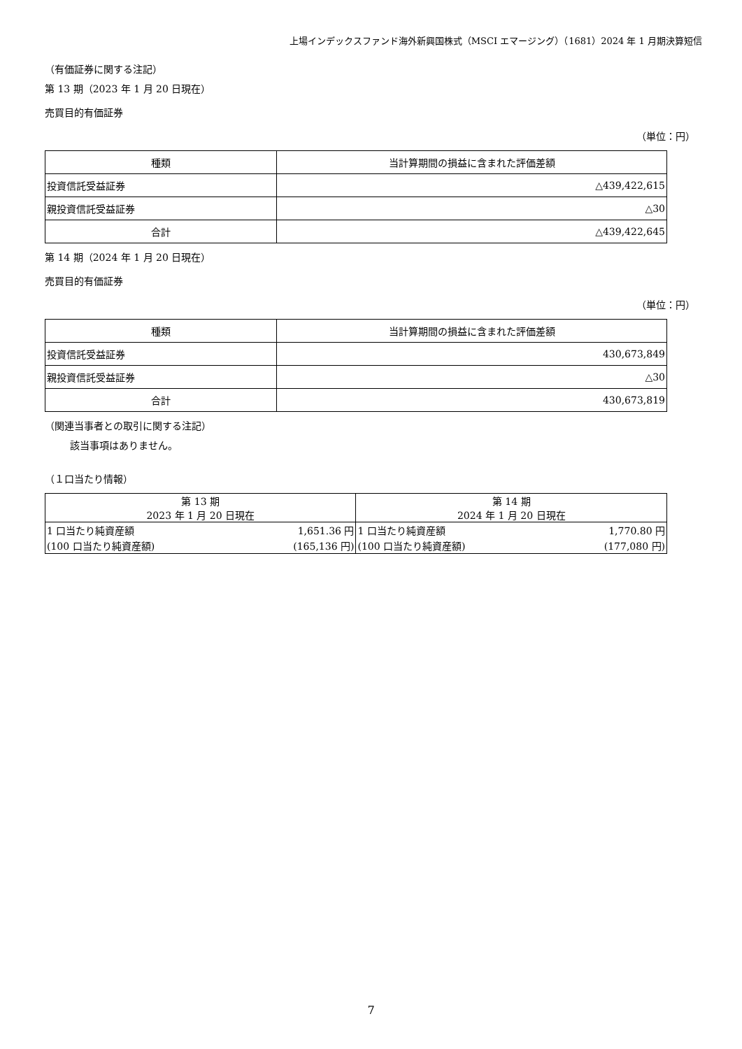上場インデックスファンド海外新興国株式（MSCI エマージング）（1681）2024 年 1 月期決算短信
（有価証券に関する注記）
第 13 期（2023 年 1 月 20 日現在）
売買目的有価証券
（単位：円）
| 種類 | 当計算期間の損益に含まれた評価差額 |
| --- | --- |
| 投資信託受益証券 | △439,422,615 |
| 親投資信託受益証券 | △30 |
| 合計 | △439,422,645 |
第 14 期（2024 年 1 月 20 日現在）
売買目的有価証券
（単位：円）
| 種類 | 当計算期間の損益に含まれた評価差額 |
| --- | --- |
| 投資信託受益証券 | 430,673,849 |
| 親投資信託受益証券 | △30 |
| 合計 | 430,673,819 |
（関連当事者との取引に関する注記）
該当事項はありません。
（１口当たり情報）
| 第 13 期 2023 年 1 月 20 日現在 | | 第 14 期 2024 年 1 月 20 日現在 | |
| --- | --- | --- | --- |
| 1 口当たり純資産額 | 1,651.36 円 | 1 口当たり純資産額 | 1,770.80 円 |
| (100 口当たり純資産額) | (165,136 円) | (100 口当たり純資産額) | (177,080 円) |
7